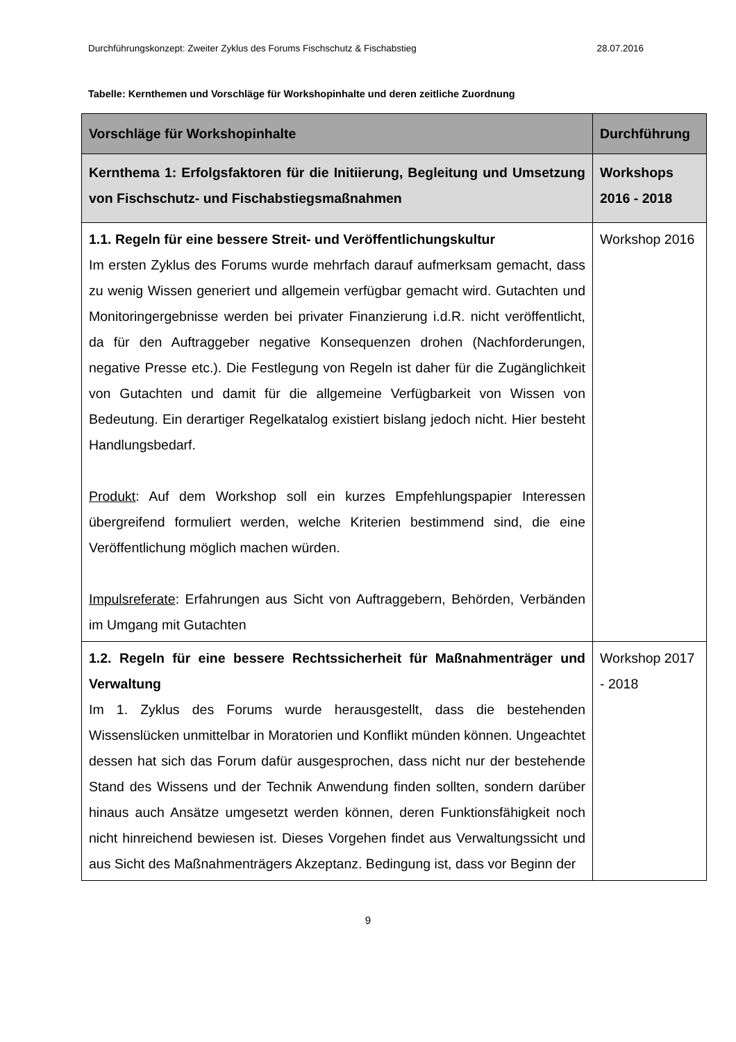Durchführungskonzept: Zweiter Zyklus des Forums Fischschutz & Fischabstieg 28.07.2016
Tabelle: Kernthemen und Vorschläge für Workshopinhalte und deren zeitliche Zuordnung
| Vorschläge für Workshopinhalte | Durchführung |
| --- | --- |
| Kernthema 1: Erfolgsfaktoren für die Initiierung, Begleitung und Umsetzung von Fischschutz- und Fischabstiegsmaßnahmen | Workshops 2016 - 2018 |
| 1.1. Regeln für eine bessere Streit- und Veröffentlichungskultur Im ersten Zyklus des Forums wurde mehrfach darauf aufmerksam gemacht, dass zu wenig Wissen generiert und allgemein verfügbar gemacht wird. Gutachten und Monitoringergebnisse werden bei privater Finanzierung i.d.R. nicht veröffentlicht, da für den Auftraggeber negative Konsequenzen drohen (Nachforderungen, negative Presse etc.). Die Festlegung von Regeln ist daher für die Zugänglichkeit von Gutachten und damit für die allgemeine Verfügbarkeit von Wissen von Bedeutung. Ein derartiger Regelkatalog existiert bislang jedoch nicht. Hier besteht Handlungsbedarf. Produkt : Auf dem Workshop soll ein kurzes Empfehlungspapier Interessen übergreifend formuliert werden, welche Kriterien bestimmend sind, die eine Veröffentlichung möglich machen würden. Impulsreferate : Erfahrungen aus Sicht von Auftraggebern, Behörden, Verbänden im Umgang mit Gutachten | Workshop 2016 |
| 1.2. Regeln für eine bessere Rechtssicherheit für Maßnahmenträger und Verwaltung Im 1. Zyklus des Forums wurde herausgestellt, dass die bestehenden Wissenslücken unmittelbar in Moratorien und Konflikt münden können. Ungeachtet dessen hat sich das Forum dafür ausgesprochen, dass nicht nur der bestehende Stand des Wissens und der Technik Anwendung finden sollten, sondern darüber hinaus auch Ansätze umgesetzt werden können, deren Funktionsfähigkeit noch nicht hinreichend bewiesen ist. Dieses Vorgehen findet aus Verwaltungssicht und aus Sicht des Maßnahmenträgers Akzeptanz. Bedingung ist, dass vor Beginn der | Workshop 2017 - 2018 |
9